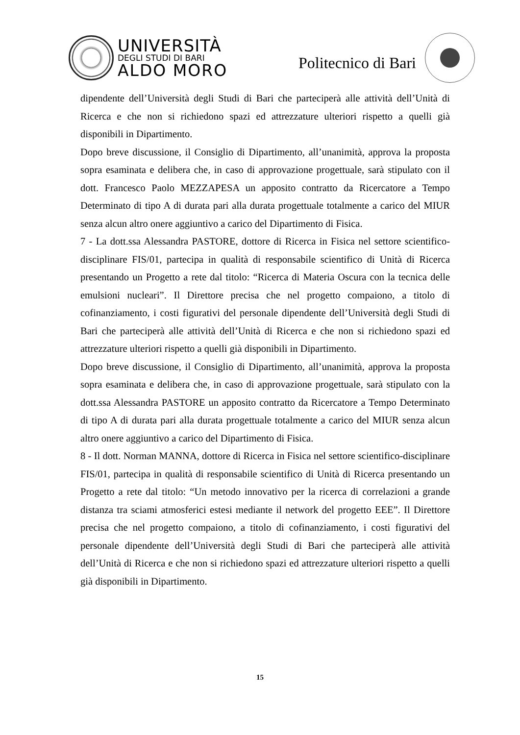UNIVERSITÀ
DEGLI STUDI DI BARI
ALDO MORO
Politecnico di Bari
dipendente dell’Università degli Studi di Bari che parteciperà alle attività dell’Unità di Ricerca e che non si richiedono spazi ed attrezzature ulteriori rispetto a quelli già disponibili in Dipartimento.
Dopo breve discussione, il Consiglio di Dipartimento, all’unanimità, approva la proposta sopra esaminata e delibera che, in caso di approvazione progettuale, sarà stipulato con il dott. Francesco Paolo MEZZAPESA un apposito contratto da Ricercatore a Tempo Determinato di tipo A di durata pari alla durata progettuale totalmente a carico del MIUR senza alcun altro onere aggiuntivo a carico del Dipartimento di Fisica.
7 - La dott.ssa Alessandra PASTORE, dottore di Ricerca in Fisica nel settore scientifico-disciplinare FIS/01, partecipa in qualità di responsabile scientifico di Unità di Ricerca presentando un Progetto a rete dal titolo: “Ricerca di Materia Oscura con la tecnica delle emulsioni nucleari”. Il Direttore precisa che nel progetto compaiono, a titolo di cofinanziamento, i costi figurativi del personale dipendente dell’Università degli Studi di Bari che parteciperà alle attività dell’Unità di Ricerca e che non si richiedono spazi ed attrezzature ulteriori rispetto a quelli già disponibili in Dipartimento.
Dopo breve discussione, il Consiglio di Dipartimento, all’unanimità, approva la proposta sopra esaminata e delibera che, in caso di approvazione progettuale, sarà stipulato con la dott.ssa Alessandra PASTORE un apposito contratto da Ricercatore a Tempo Determinato di tipo A di durata pari alla durata progettuale totalmente a carico del MIUR senza alcun altro onere aggiuntivo a carico del Dipartimento di Fisica.
8 - Il dott. Norman MANNA, dottore di Ricerca in Fisica nel settore scientifico-disciplinare FIS/01, partecipa in qualità di responsabile scientifico di Unità di Ricerca presentando un Progetto a rete dal titolo: “Un metodo innovativo per la ricerca di correlazioni a grande distanza tra sciami atmosferici estesi mediante il network del progetto EEE”. Il Direttore precisa che nel progetto compaiono, a titolo di cofinanziamento, i costi figurativi del personale dipendente dell’Università degli Studi di Bari che parteciperà alle attività dell’Unità di Ricerca e che non si richiedono spazi ed attrezzature ulteriori rispetto a quelli già disponibili in Dipartimento.
15